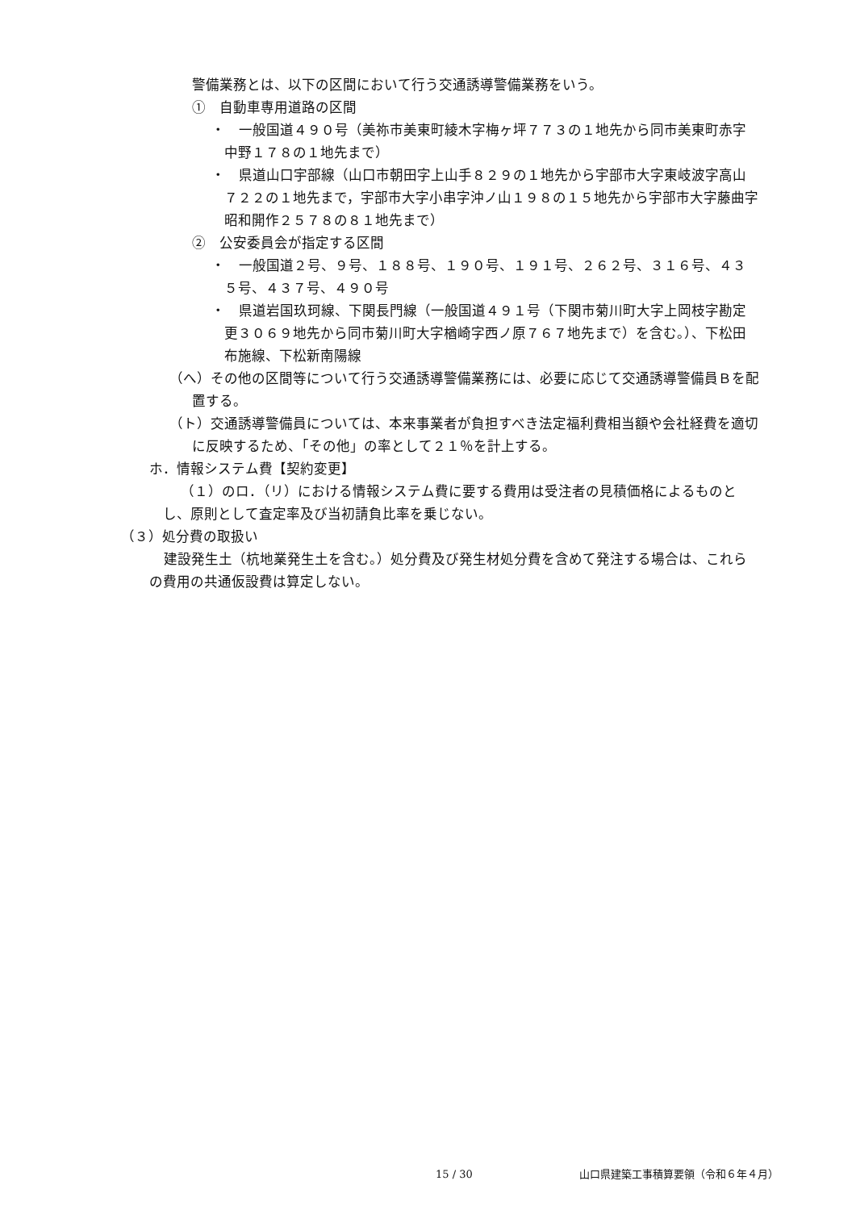警備業務とは、以下の区間において行う交通誘導警備業務をいう。
①　自動車専用道路の区間
・　一般国道４９０号（美祢市美東町綾木字梅ヶ坪７７３の１地先から同市美東町赤字中野１７８の１地先まで）
・　県道山口宇部線（山口市朝田字上山手８２９の１地先から宇部市大字東岐波字高山７２２の１地先まで，宇部市大字小串字沖ノ山１９８の１５地先から宇部市大字藤曲字昭和開作２５７８の８１地先まで）
②　公安委員会が指定する区間
・　一般国道２号、９号、１８８号、１９０号、１９１号、２６２号、３１６号、４３５号、４３７号、４９０号
・　県道岩国玖珂線、下関長門線（一般国道４９１号（下関市菊川町大字上岡枝字勘定更３０６９地先から同市菊川町大字楢崎字西ノ原７６７地先まで）を含む。）、下松田布施線、下松新南陽線
（へ）その他の区間等について行う交通誘導警備業務には、必要に応じて交通誘導警備員Ｂを配置する。
（ト）交通誘導警備員については、本来事業者が負担すべき法定福利費相当額や会社経費を適切に反映するため、「その他」の率として２１％を計上する。
ホ．情報システム費【契約変更】
（１）のロ．（リ）における情報システム費に要する費用は受注者の見積価格によるものとし、原則として査定率及び当初請負比率を乗じない。
（３）処分費の取扱い
建設発生土（杭地業発生土を含む。）処分費及び発生材処分費を含めて発注する場合は、これらの費用の共通仮設費は算定しない。
15 / 30 山口県建築工事積算要領（令和６年４月）